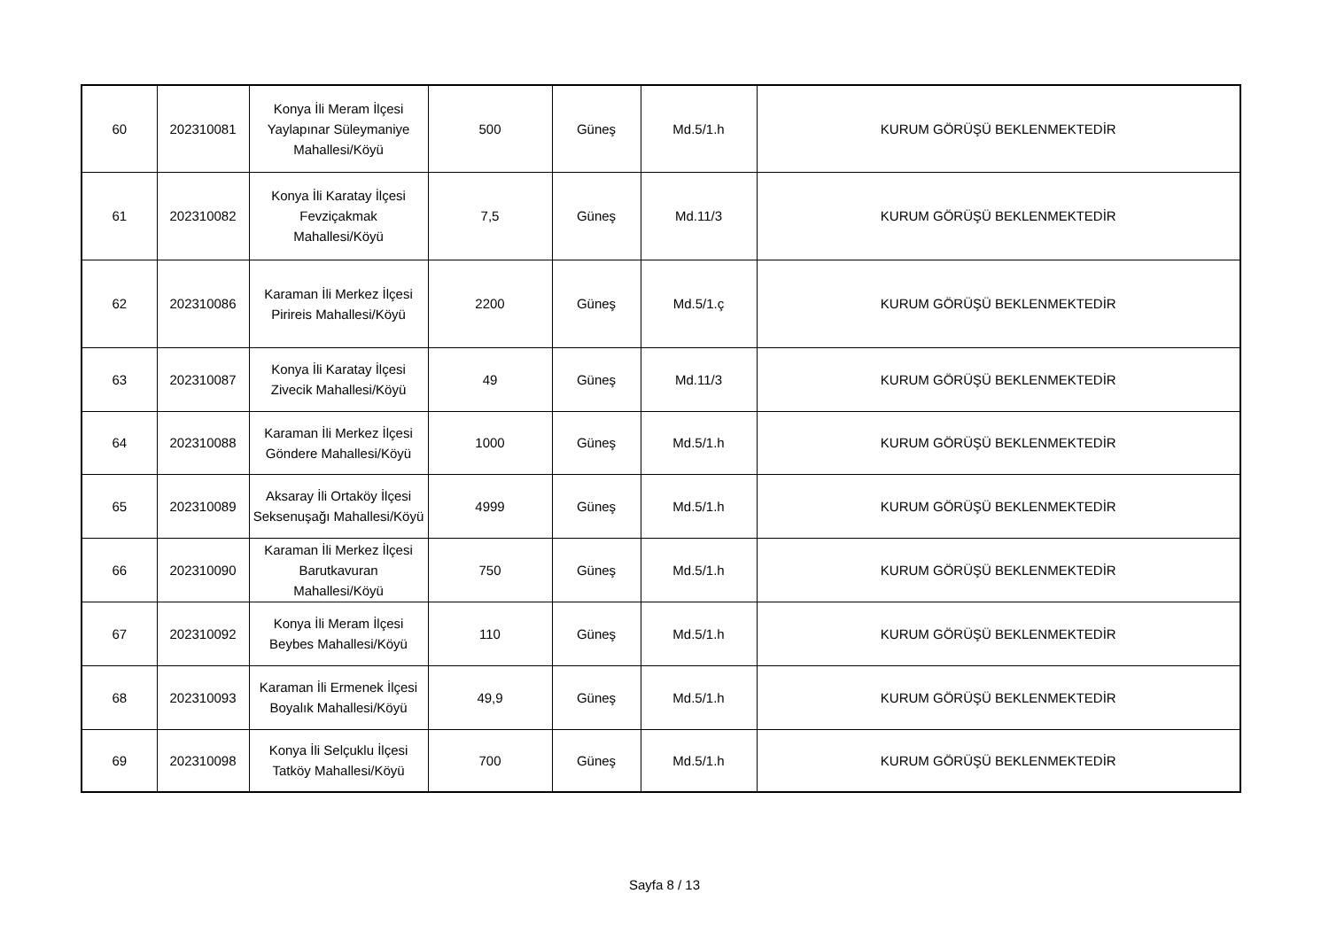| 60 | 202310081 | Konya İli Meram İlçesi Yaylapınar Süleymaniye Mahallesi/Köyü | 500 | Güneş | Md.5/1.h | KURUM GÖRÜŞÜ BEKLENMEKTEDİR |
| 61 | 202310082 | Konya İli Karatay İlçesi Fevziçakmak Mahallesi/Köyü | 7,5 | Güneş | Md.11/3 | KURUM GÖRÜŞÜ BEKLENMEKTEDİR |
| 62 | 202310086 | Karaman İli Merkez İlçesi Pirireis Mahallesi/Köyü | 2200 | Güneş | Md.5/1.ç | KURUM GÖRÜŞÜ BEKLENMEKTEDİR |
| 63 | 202310087 | Konya İli Karatay İlçesi Zivecik Mahallesi/Köyü | 49 | Güneş | Md.11/3 | KURUM GÖRÜŞÜ BEKLENMEKTEDİR |
| 64 | 202310088 | Karaman İli Merkez İlçesi Göndere Mahallesi/Köyü | 1000 | Güneş | Md.5/1.h | KURUM GÖRÜŞÜ BEKLENMEKTEDİR |
| 65 | 202310089 | Aksaray İli Ortaköy İlçesi Seksenuşağı Mahallesi/Köyü | 4999 | Güneş | Md.5/1.h | KURUM GÖRÜŞÜ BEKLENMEKTEDİR |
| 66 | 202310090 | Karaman İli Merkez İlçesi Barutkavuran Mahallesi/Köyü | 750 | Güneş | Md.5/1.h | KURUM GÖRÜŞÜ BEKLENMEKTEDİR |
| 67 | 202310092 | Konya İli Meram İlçesi Beybes Mahallesi/Köyü | 110 | Güneş | Md.5/1.h | KURUM GÖRÜŞÜ BEKLENMEKTEDİR |
| 68 | 202310093 | Karaman İli Ermenek İlçesi Boyalık Mahallesi/Köyü | 49,9 | Güneş | Md.5/1.h | KURUM GÖRÜŞÜ BEKLENMEKTEDİR |
| 69 | 202310098 | Konya İli Selçuklu İlçesi Tatköy Mahallesi/Köyü | 700 | Güneş | Md.5/1.h | KURUM GÖRÜŞÜ BEKLENMEKTEDİR |
Sayfa 8 / 13